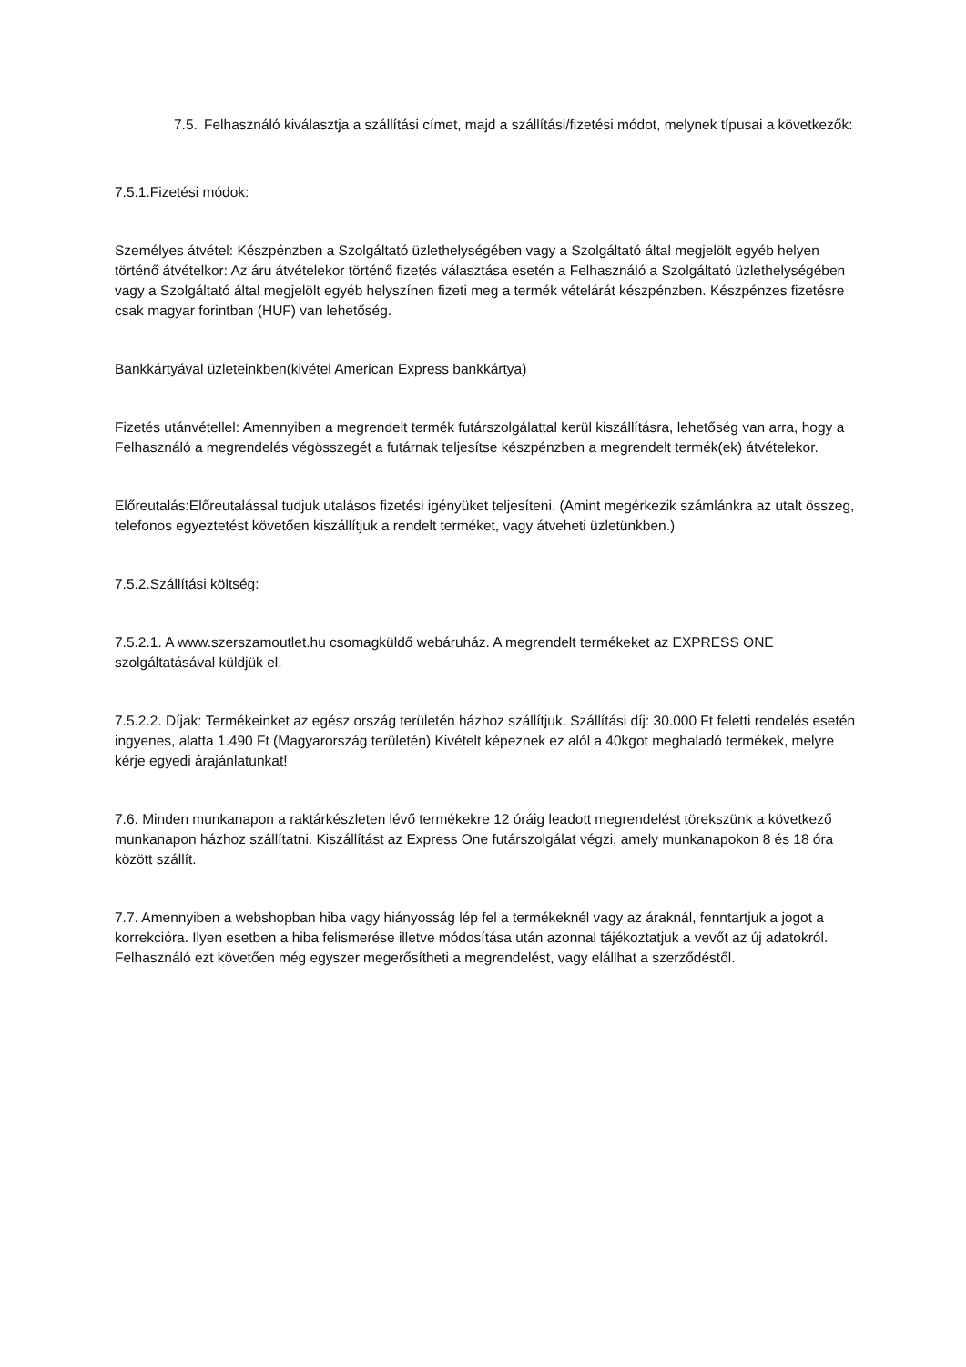7.5.
Felhasználó kiválasztja a szállítási címet, majd a szállítási/fizetési módot, melynek típusai a következők:
7.5.1.Fizetési módok:
Személyes átvétel: Készpénzben a Szolgáltató üzlethelységében vagy a Szolgáltató által megjelölt egyéb helyen történő átvételkor: Az áru átvételekor történő fizetés választása esetén a Felhasználó a Szolgáltató üzlethelységében vagy a Szolgáltató által megjelölt egyéb helyszínen fizeti meg a termék vételárát készpénzben. Készpénzes fizetésre csak magyar forintban (HUF) van lehetőség.
Bankkártyával üzleteinkben(kivétel American Express bankkártya)
Fizetés utánvétellel: Amennyiben a megrendelt termék futárszolgálattal kerül kiszállításra, lehetőség van arra, hogy a Felhasználó a megrendelés végösszegét a futárnak teljesítse készpénzben a megrendelt termék(ek) átvételekor.
Előreutalás:Előreutalással tudjuk utalásos fizetési igényüket teljesíteni. (Amint megérkezik számlánkra az utalt összeg, telefonos egyeztetést követően kiszállítjuk a rendelt terméket, vagy átveheti üzletünkben.)
7.5.2.Szállítási költség:
7.5.2.1. A www.szerszamoutlet.hu csomagküldő webáruház. A megrendelt termékeket az EXPRESS ONE szolgáltatásával küldjük el.
7.5.2.2. Díjak: Termékeinket az egész ország területén házhoz szállítjuk. Szállítási díj: 30.000 Ft feletti rendelés esetén ingyenes, alatta 1.490 Ft (Magyarország területén) Kivételt képeznek ez alól a 40kgot meghaladó termékek, melyre kérje egyedi árajánlatunkat!
7.6. Minden munkanapon a raktárkészleten lévő termékekre 12 óráig leadott megrendelést törekszünk a következő munkanapon házhoz szállítatni. Kiszállítást az Express One futárszolgálat végzi, amely munkanapokon 8 és 18 óra között szállít.
7.7. Amennyiben a webshopban hiba vagy hiányosság lép fel a termékeknél vagy az áraknál, fenntartjuk a jogot a korrekcióra. Ilyen esetben a hiba felismerése illetve módosítása után azonnal tájékoztatjuk a vevőt az új adatokról. Felhasználó ezt követően még egyszer megerősítheti a megrendelést, vagy elállhat a szerződéstől.